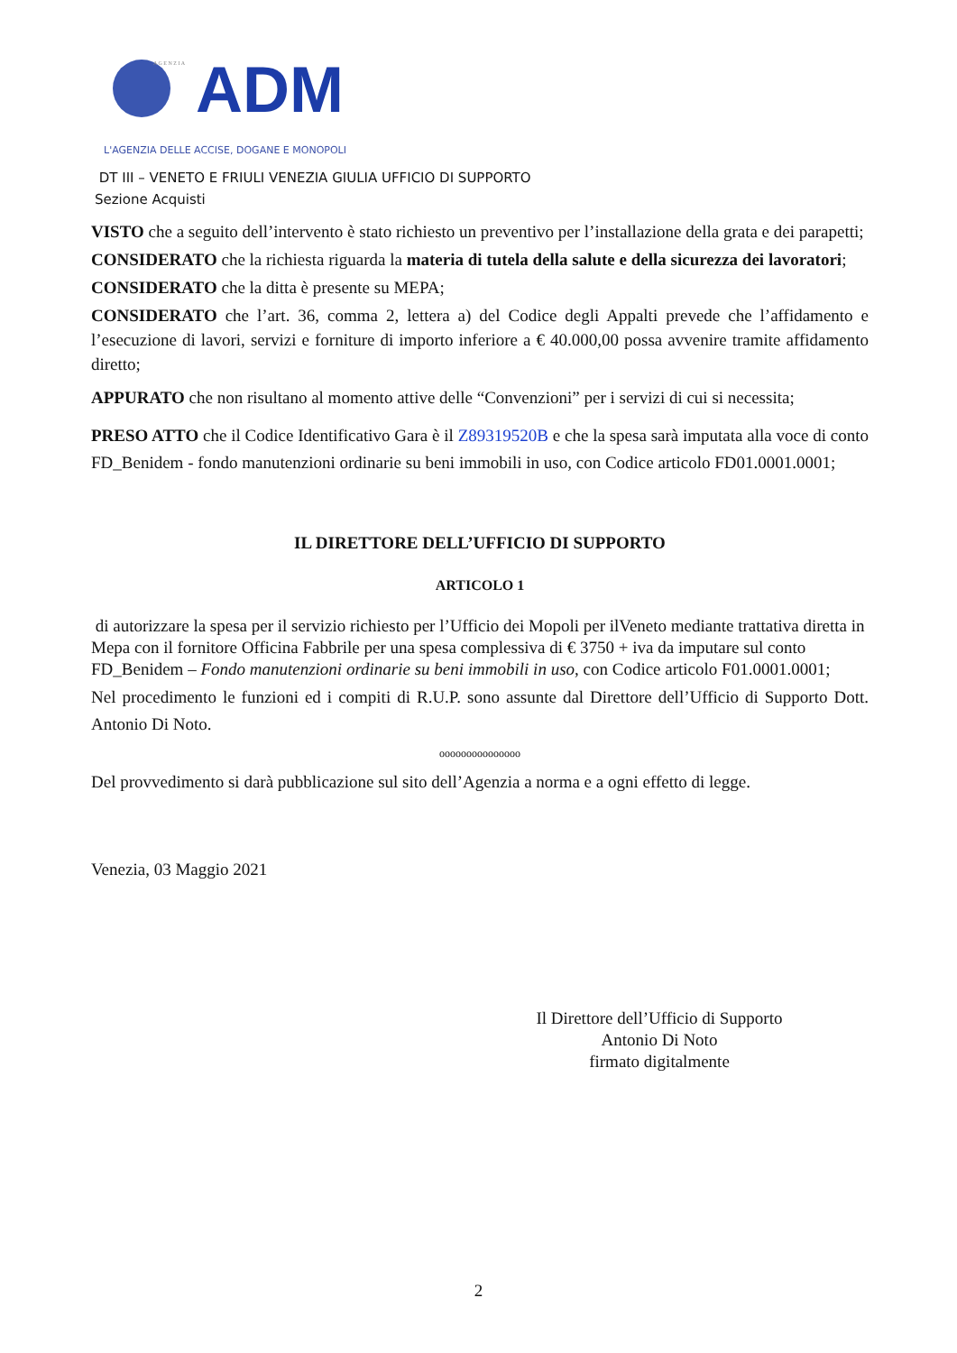A G E N Z I A
ADM
L'AGENZIA DELLE ACCISE, DOGANE E MONOPOLI
DT III – VENETO E FRIULI VENEZIA GIULIA UFFICIO DI SUPPORTO
Sezione Acquisti
VISTO che a seguito dell’intervento è stato richiesto un preventivo per l’installazione della grata e dei parapetti;
CONSIDERATO che la richiesta riguarda la materia di tutela della salute e della sicurezza dei lavoratori;
CONSIDERATO che la ditta è presente su MEPA;
CONSIDERATO che l’art. 36, comma 2, lettera a) del Codice degli Appalti prevede che l’affidamento e l’esecuzione di lavori, servizi e forniture di importo inferiore a € 40.000,00 possa avvenire tramite affidamento diretto;
APPURATO che non risultano al momento attive delle “Convenzioni” per i servizi di cui si necessita;
PRESO ATTO che il Codice Identificativo Gara è il Z89319520B e che la spesa sarà imputata alla voce di conto FD_Benidem - fondo manutenzioni ordinarie su beni immobili in uso, con Codice articolo FD01.0001.0001;
IL DIRETTORE DELL’UFFICIO DI SUPPORTO
ARTICOLO 1
di autorizzare la spesa per il servizio richiesto per l’Ufficio dei Mopoli per ilVeneto mediante trattativa diretta in Mepa con il fornitore Officina Fabbrile per una spesa complessiva di € 3750 + iva da imputare sul conto FD_Benidem – Fondo manutenzioni ordinarie su beni immobili in uso, con Codice articolo F01.0001.0001;
Nel procedimento le funzioni ed i compiti di R.U.P. sono assunte dal Direttore dell’Ufficio di Supporto Dott. Antonio Di Noto.
ooooooooooooooo
Del provvedimento si darà pubblicazione sul sito dell’Agenzia a norma e a ogni effetto di legge.
Venezia, 03 Maggio 2021
Il Direttore dell’Ufficio di Supporto
Antonio Di Noto
firmato digitalmente
2